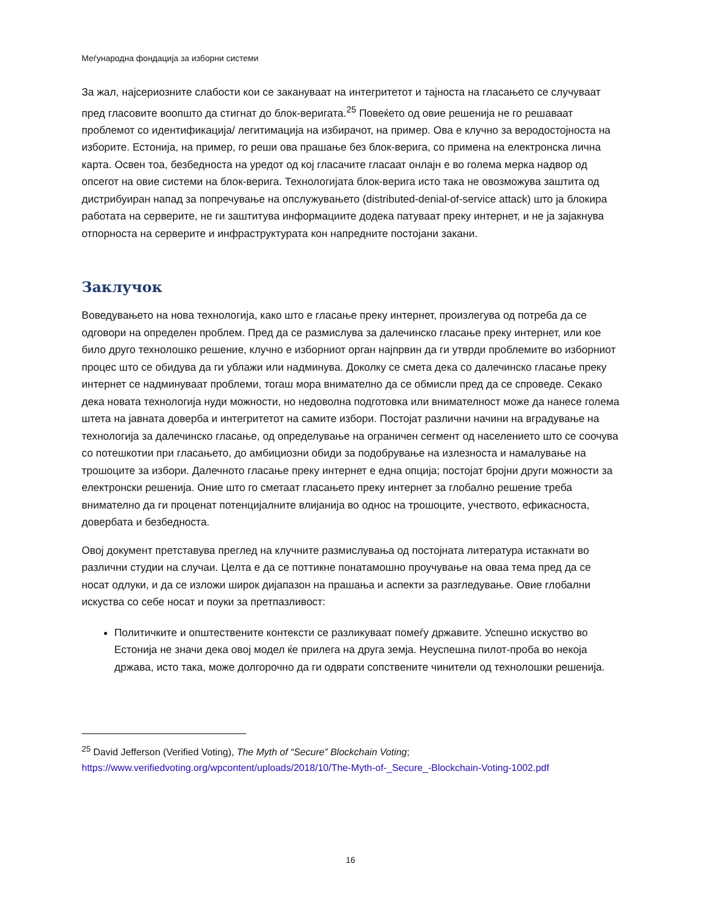Меѓународна фондација за изборни системи
За жал, најсериозните слабости кои се заканува­ат на интегритетот и тајноста на гласањето се случуваат пред гласовите воопшто да стигнат до блок-веригата.<sup>25</sup> Повеќето од овие решенија не го решаваат проблемот со идентификација/ легитимација на избирачот, на пример. Ова е клучно за веродостојноста на изборите. Естонија, на пример, го реши ова прашање без блок-верига, со примена на електронска лична карта. Освен тоа, безбедноста на уредот од кој гласачите гласаат онлајн е во голема мерка надвор од опсегот на овие системи на блок-верига. Технологијата блок-верига исто така не овозможува заштита од дистрибуиран напад за попречување на опслужувањето (distributed-denial-of-service attack) што ја блокира работата на серверите, не ги заштитува информациите додека патуваат преку интернет, и не ја зајакнува отпорноста на серверите и инфраструктурата кон напредните постојани закани.
Заклучок
Воведувањето на нова технологија, како што е гласање преку интернет, произлегува од потреба да се одговори на определен проблем. Пред да се размислува за далечинско гласање преку интернет, или кое било друго технолошко решение, клучно е изборниот орган најпрвин да ги утврди проблемите во изборниот процес што се обидува да ги ублажи или надминува. Доколку се смета дека со далечинско гласање преку интернет се надминуваат проблеми, тогаш мора внимателно да се обмисли пред да се спроведе. Секако дека новата технологија нуди можности, но недоволна подготовка или внимателност може да нанесе голема штета на јавната доверба и интегритетот на самите избори. Постојат различни начини на вградување на технологија за далечинско гласање, од определување на ограничен сегмент од населението што се соочува со потешкотии при гласањето, до амбициозни обиди за подобрување на излезноста и намалување на трошоците за избори. Далечното гласање преку интернет е една опција; постојат бројни други можности за електронски решенија. Оние што го сметаат гласањето преку интернет за глобално решение треба внимателно да ги проценат потенцијалните влијанија во однос на трошоците, учеството, ефикасноста, довербата и безбедноста.
Овој документ претставува преглед на клучните размислувања од постојната литература истакнати во различни студии на случаи. Целта е да се поттикне понатамошно проучување на оваа тема пред да се носат одлуки, и да се изложи широк дијапазон на прашања и аспекти за разгледување. Овие глобални искуства со себе носат и поуки за претпазливост:
Политичките и општествените контексти се разликуваат помеѓу државите. Успешно искуство во Естонија не значи дека овој модел ќе прилега на друга земја. Неуспешна пилот-проба во некоја држава, исто така, може долгорочно да ги одврати сопствените чинители од технолошки решенија.
<sup>25</sup> David Jefferson (Verified Voting), The Myth of “Secure” Blockchain Voting;
https://www.verifiedvoting.org/wpcontent/uploads/2018/10/The-Myth-of-_Secure_-Blockchain-Voting-1002.pdf
16